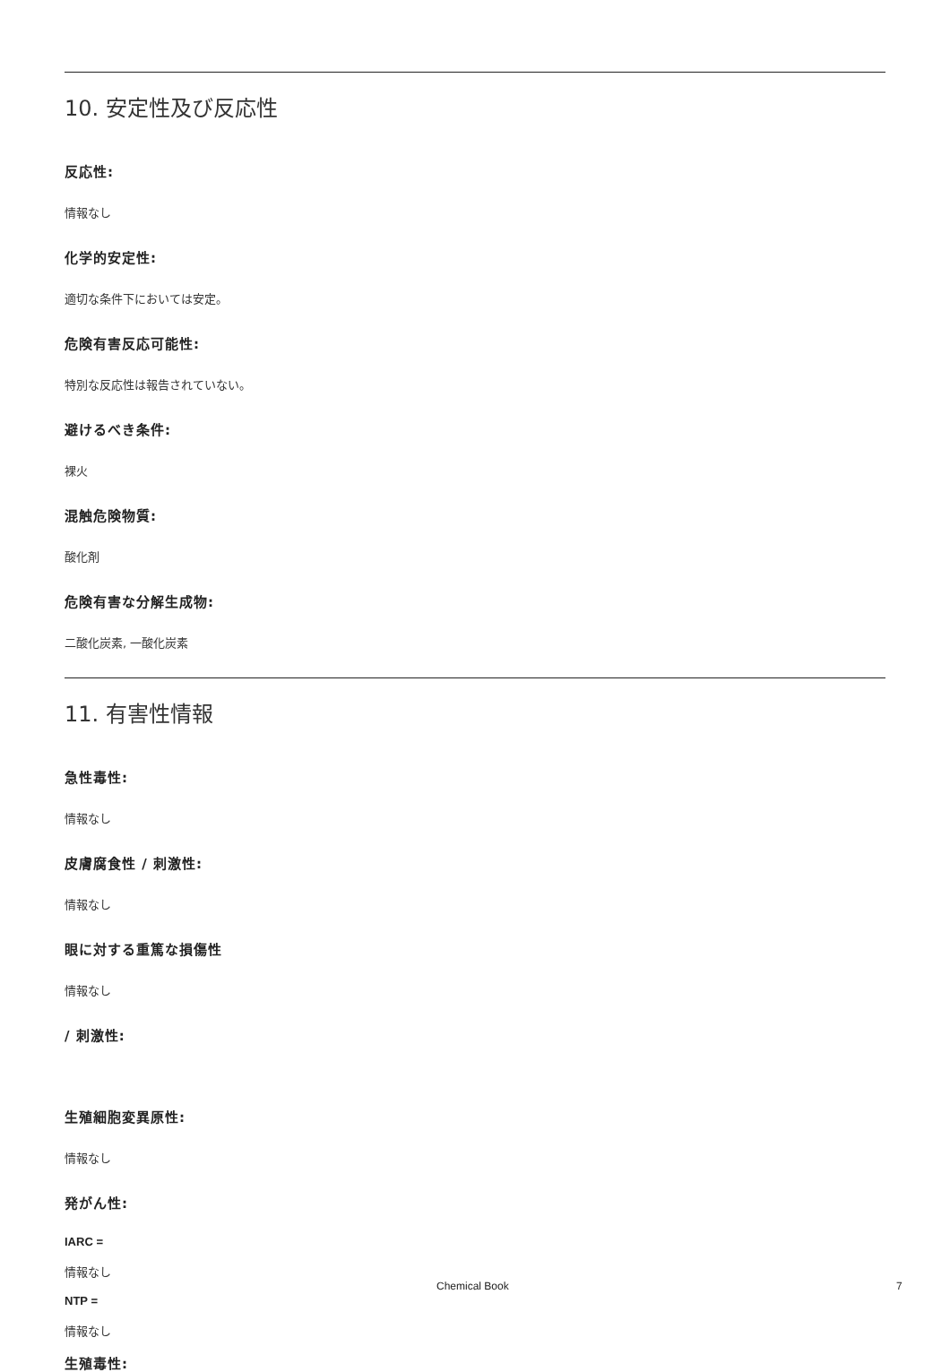10. 安定性及び反応性
反応性:
情報なし
化学的安定性:
適切な条件下においては安定。
危険有害反応可能性:
特別な反応性は報告されていない。
避けるべき条件:
裸火
混触危険物質:
酸化剤
危険有害な分解生成物:
二酸化炭素, 一酸化炭素
11. 有害性情報
急性毒性:
情報なし
皮膚腐食性 / 刺激性:
情報なし
眼に対する重篤な損傷性
情報なし
/ 刺激性:
生殖細胞変異原性:
情報なし
発がん性:
IARC =
情報なし
NTP =
情報なし
生殖毒性:
Chemical Book 7